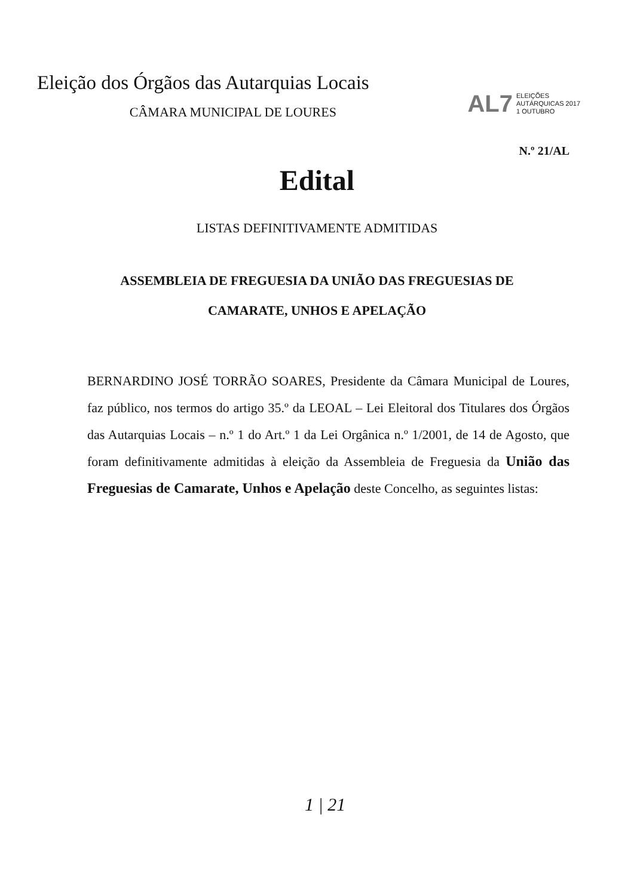Eleição dos Órgãos das Autarquias Locais
CÂMARA MUNICIPAL DE LOURES
AL7 ELEIÇÕES
AUTÁRQUICAS 2017
1 OUTUBRO
N.º 21/AL
Edital
LISTAS DEFINITIVAMENTE ADMITIDAS
ASSEMBLEIA DE FREGUESIA DA UNIÃO DAS FREGUESIAS DE
CAMARATE, UNHOS E APELAÇÃO
BERNARDINO JOSÉ TORRÃO SOARES, Presidente da Câmara Municipal de Loures, faz público, nos termos do artigo 35.º da LEOAL – Lei Eleitoral dos Titulares dos Órgãos das Autarquias Locais – n.º 1 do Art.º 1 da Lei Orgânica n.º 1/2001, de 14 de Agosto, que foram definitivamente admitidas à eleição da Assembleia de Freguesia da União das Freguesias de Camarate, Unhos e Apelação deste Concelho, as seguintes listas:
1 | 21